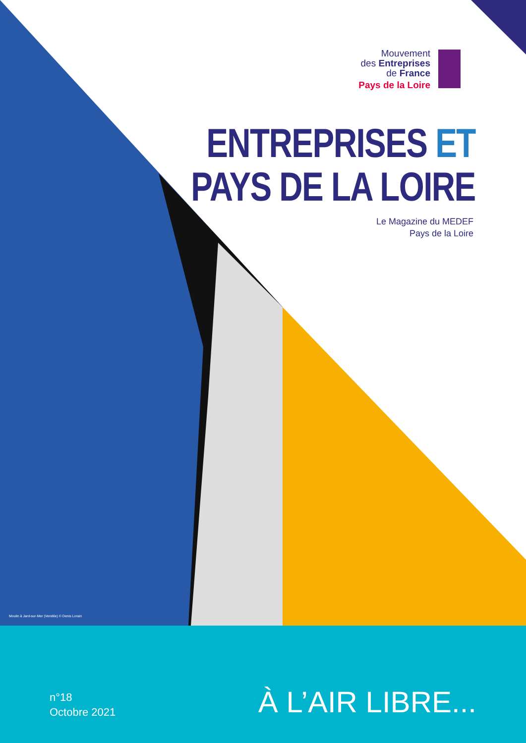Mouvement
des Entreprises
de France
Pays de la Loire
ENTREPRISES ET
PAYS DE LA LOIRE
Le Magazine du MEDEF
Pays de la Loire
Moulin à Jard-sur-Mer (Vendée) © Denis Lorain
n°18
Octobre 2021
À L’AIR LIBRE...